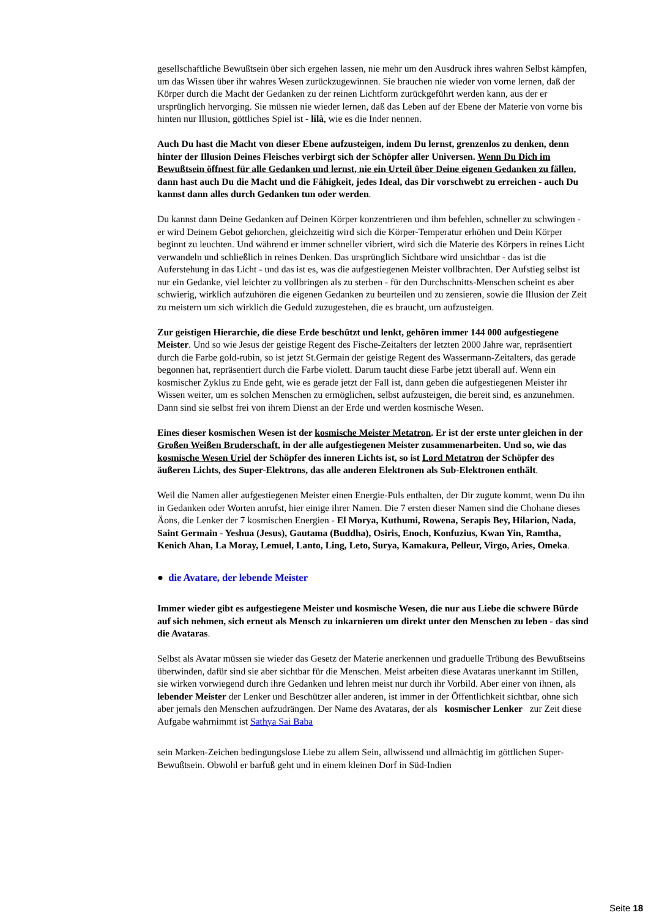gesellschaftliche Bewußtsein über sich ergehen lassen, nie mehr um den Ausdruck ihres wahren Selbst kämpfen, um das Wissen über ihr wahres Wesen zurückzugewinnen. Sie brauchen nie wieder von vorne lernen, daß der Körper durch die Macht der Gedanken zu der reinen Lichtform zurückgeführt werden kann, aus der er ursprünglich hervorging. Sie müssen nie wieder lernen, daß das Leben auf der Ebene der Materie von vorne bis hinten nur Illusion, göttliches Spiel ist - lilà, wie es die Inder nennen.
Auch Du hast die Macht von dieser Ebene aufzusteigen, indem Du lernst, grenzenlos zu denken, denn hinter der Illusion Deines Fleisches verbirgt sich der Schöpfer aller Universen. Wenn Du Dich im Bewußtsein öffnest für alle Gedanken und lernst, nie ein Urteil über Deine eigenen Gedanken zu fällen, dann hast auch Du die Macht und die Fähigkeit, jedes Ideal, das Dir vorschwebt zu erreichen - auch Du kannst dann alles durch Gedanken tun oder werden.
Du kannst dann Deine Gedanken auf Deinen Körper konzentrieren und ihm befehlen, schneller zu schwingen - er wird Deinem Gebot gehorchen, gleichzeitig wird sich die Körper-Temperatur erhöhen und Dein Körper beginnt zu leuchten. Und während er immer schneller vibriert, wird sich die Materie des Körpers in reines Licht verwandeln und schließlich in reines Denken. Das ursprünglich Sichtbare wird unsichtbar - das ist die Auferstehung in das Licht - und das ist es, was die aufgestiegenen Meister vollbrachten. Der Aufstieg selbst ist nur ein Gedanke, viel leichter zu vollbringen als zu sterben - für den Durchschnitts-Menschen scheint es aber schwierig, wirklich aufzuhören die eigenen Gedanken zu beurteilen und zu zensieren, sowie die Illusion der Zeit zu meistern um sich wirklich die Geduld zuzugestehen, die es braucht, um aufzusteigen.
Zur geistigen Hierarchie, die diese Erde beschützt und lenkt, gehören immer 144 000 aufgestiegene Meister. Und so wie Jesus der geistige Regent des Fische-Zeitalters der letzten 2000 Jahre war, repräsentiert durch die Farbe gold-rubin, so ist jetzt St.Germain der geistige Regent des Wassermann-Zeitalters, das gerade begonnen hat, repräsentiert durch die Farbe violett. Darum taucht diese Farbe jetzt überall auf. Wenn ein kosmischer Zyklus zu Ende geht, wie es gerade jetzt der Fall ist, dann geben die aufgestiegenen Meister ihr Wissen weiter, um es solchen Menschen zu ermöglichen, selbst aufzusteigen, die bereit sind, es anzunehmen. Dann sind sie selbst frei von ihrem Dienst an der Erde und werden kosmische Wesen.
Eines dieser kosmischen Wesen ist der kosmische Meister Metatron. Er ist der erste unter gleichen in der Großen Weißen Bruderschaft, in der alle aufgestiegenen Meister zusammenarbeiten. Und so, wie das kosmische Wesen Uriel der Schöpfer des inneren Lichts ist, so ist Lord Metatron der Schöpfer des äußeren Lichts, des Super-Elektrons, das alle anderen Elektronen als Sub-Elektronen enthält.
Weil die Namen aller aufgestiegenen Meister einen Energie-Puls enthalten, der Dir zugute kommt, wenn Du ihn in Gedanken oder Worten anrufst, hier einige ihrer Namen. Die 7 ersten dieser Namen sind die Chohane dieses Äons, die Lenker der 7 kosmischen Energien - El Morya, Kuthumi, Rowena, Serapis Bey, Hilarion, Nada, Saint Germain - Yeshua (Jesus), Gautama (Buddha), Osiris, Enoch, Konfuzius, Kwan Yin, Ramtha, Kenich Ahan, La Moray, Lemuel, Lanto, Ling, Leto, Surya, Kamakura, Pelleur, Virgo, Aries, Omeka.
● die Avatare, der lebende Meister
Immer wieder gibt es aufgestiegene Meister und kosmische Wesen, die nur aus Liebe die schwere Bürde auf sich nehmen, sich erneut als Mensch zu inkarnieren um direkt unter den Menschen zu leben - das sind die Avataras.
Selbst als Avatar müssen sie wieder das Gesetz der Materie anerkennen und graduelle Trübung des Bewußtseins überwinden, dafür sind sie aber sichtbar für die Menschen. Meist arbeiten diese Avataras unerkannt im Stillen, sie wirken vorwiegend durch ihre Gedanken und lehren meist nur durch ihr Vorbild. Aber einer von ihnen, als lebender Meister der Lenker und Beschützer aller anderen, ist immer in der Öffentlichkeit sichtbar, ohne sich aber jemals den Menschen aufzudrängen. Der Name des Avataras, der als kosmischer Lenker zur Zeit diese Aufgabe wahrnimmt ist Sathya Sai Baba
sein Marken-Zeichen bedingungslose Liebe zu allem Sein, allwissend und allmächtig im göttlichen Super-Bewußtsein. Obwohl er barfuß geht und in einem kleinen Dorf in Süd-Indien
Seite 18